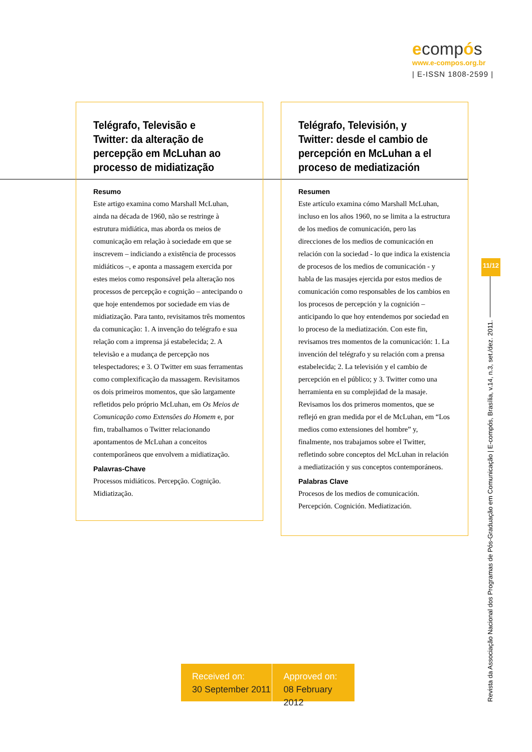ecompós
www.e-compos.org.br
| E-ISSN 1808-2599 |
Telégrafo, Televisão e Twitter: da alteração de percepção em McLuhan ao processo de midiatização
Resumo
Este artigo examina como Marshall McLuhan, ainda na década de 1960, não se restringe à estrutura midiática, mas aborda os meios de comunicação em relação à sociedade em que se inscrevem – indiciando a existência de processos midiáticos –, e aponta a massagem exercida por estes meios como responsável pela alteração nos processos de percepção e cognição – antecipando o que hoje entendemos por sociedade em vias de midiatização. Para tanto, revisitamos três momentos da comunicação: 1. A invenção do telégrafo e sua relação com a imprensa já estabelecida; 2. A televisão e a mudança de percepção nos telespectadores; e 3. O Twitter em suas ferramentas como complexificação da massagem. Revisitamos os dois primeiros momentos, que são largamente refletidos pelo próprio McLuhan, em Os Meios de Comunicação como Extensões do Homem e, por fim, trabalhamos o Twitter relacionando apontamentos de McLuhan a conceitos contemporâneos que envolvem a midiatização.
Palavras-Chave
Processos midiáticos. Percepção. Cognição. Midiatização.
Telégrafo, Televisión, y Twitter: desde el cambio de percepción en McLuhan a el proceso de mediatización
Resumen
Este artículo examina cómo Marshall McLuhan, incluso en los años 1960, no se limita a la estructura de los medios de comunicación, pero las direcciones de los medios de comunicación en relación con la sociedad - lo que indica la existencia de procesos de los medios de comunicación - y habla de las masajes ejercida por estos medios de comunicación como responsables de los cambios en los procesos de percepción y la cognición – anticipando lo que hoy entendemos por sociedad en lo proceso de la mediatización. Con este fin, revisamos tres momentos de la comunicación: 1. La invención del telégrafo y su relación com a prensa estabelecida; 2. La televisión y el cambio de percepción en el público; y 3. Twitter como una herramienta en su complejidad de la masaje. Revisamos los dos primeros momentos, que se reflejó en gran medida por el de McLuhan, em “Los medios como extensiones del hombre” y, finalmente, nos trabajamos sobre el Twitter, refletindo sobre conceptos del McLuhan in relación a mediatización y sus conceptos contemporáneos.
Palabras Clave
Procesos de los medios de comunicación. Percepción. Cognición. Mediatización.
11/12
Revista da Associação Nacional dos Programas de Pós-Graduação em Comunicação | E-compós, Brasília, v.14, n.3, set./dez. 2011.
Received on:
30 September 2011
Approved on:
08 February 2012